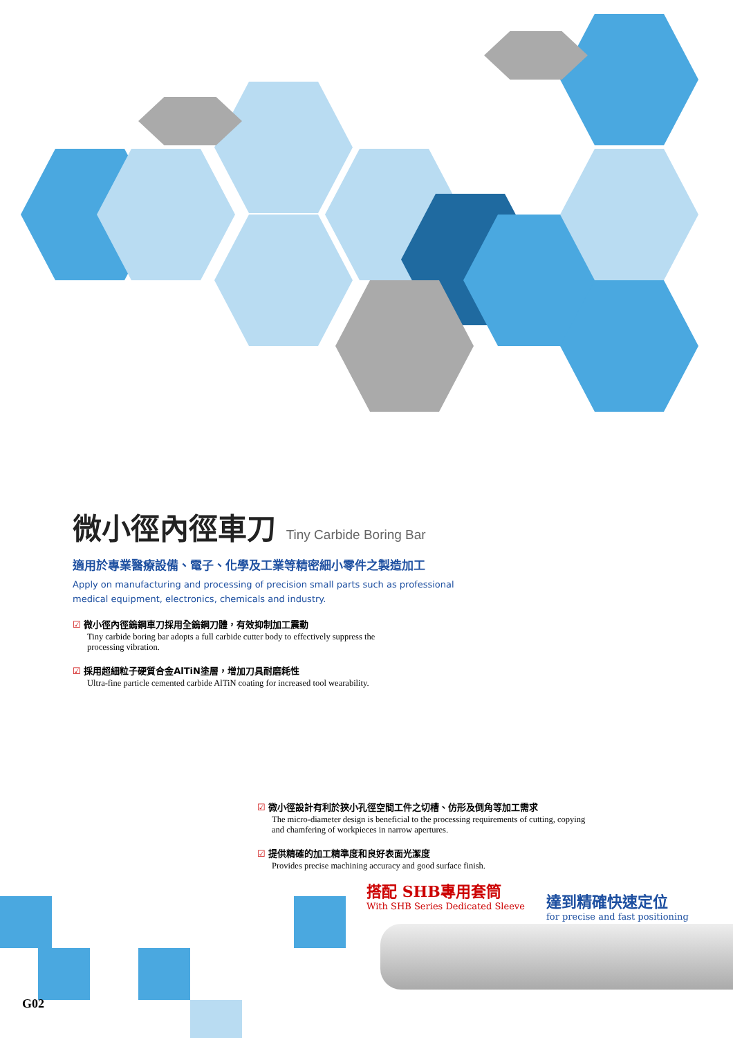微小徑內徑車刀 Tiny Carbide Boring Bar
適用於專業醫療設備、電子、化學及工業等精密細小零件之製造加工
Apply on manufacturing and processing of precision small parts such as professional medical equipment, electronics, chemicals and industry.
☑ 微小徑內徑鎢鋼車刀採用全鎢鋼刀體，有效抑制加工震動
Tiny carbide boring bar adopts a full carbide cutter body to effectively suppress the processing vibration.
☑ 採用超細粒子硬質合金AlTiN塗層，增加刀具耐磨耗性
Ultra-fine particle cemented carbide AlTiN coating for increased tool wearability.
☑ 微小徑設計有利於狹小孔徑空間工件之切槽、仿形及倒角等加工需求
The micro-diameter design is beneficial to the processing requirements of cutting, copying and chamfering of workpieces in narrow apertures.
☑ 提供精確的加工精準度和良好表面光潔度
Provides precise machining accuracy and good surface finish.
搭配 SHB專用套筒
With SHB Series Dedicated Sleeve
達到精確快速定位
for precise and fast positioning
G02